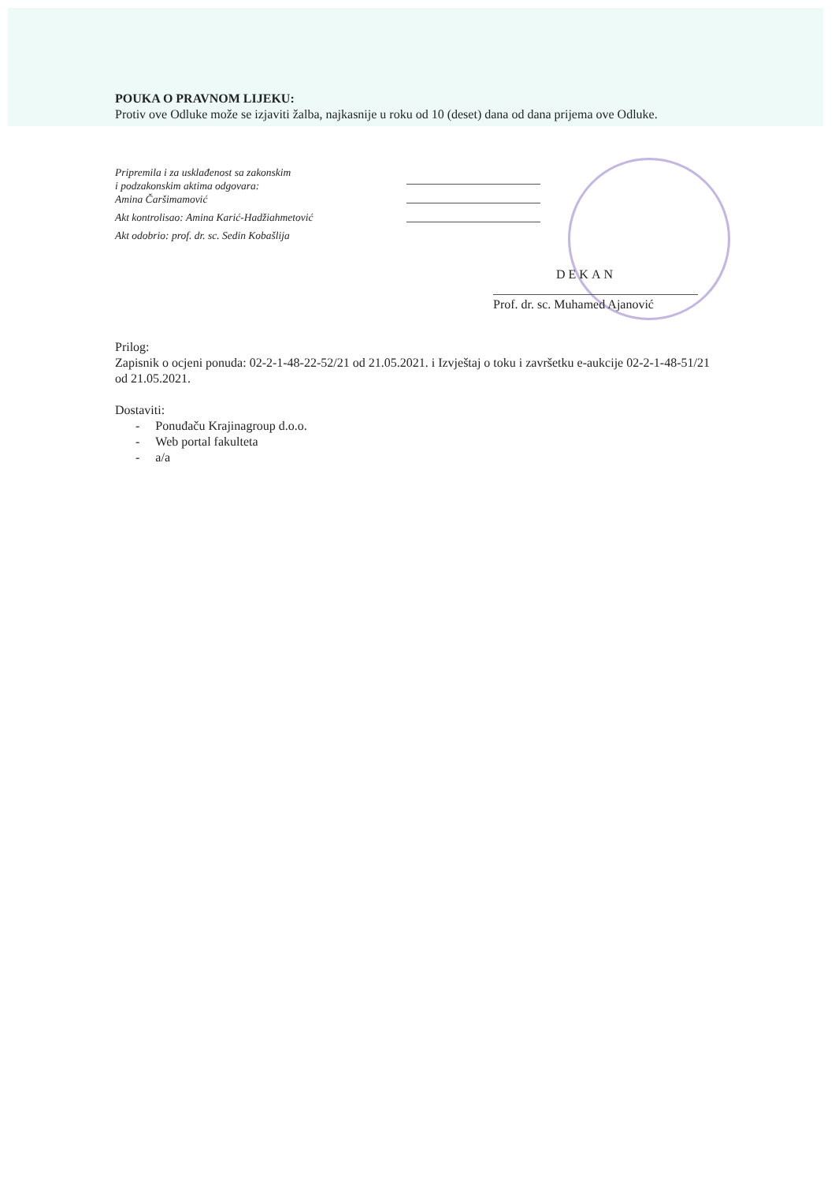POUKA O PRAVNOM LIJEKU:
Protiv ove Odluke može se izjaviti žalba, najkasnije u roku od 10 (deset) dana od dana prijema ove Odluke.
Pripremila i za usklađenost sa zakonskim
i podzakonskim aktima odgovara:
Amina Čaršimamović
Akt kontrolisao: Amina Karić-Hadžiahmetović
Akt odobrio: prof. dr. sc. Sedin Kobašlija
DEKAN
Prof. dr. sc. Muhamed Ajanović
Prilog:
Zapisnik o ocjeni ponuda: 02-2-1-48-22-52/21 od 21.05.2021. i Izvještaj o toku i završetku e-aukcije 02-2-1-48-51/21 od 21.05.2021.
Dostaviti:
- Ponuđaču Krajinagroup d.o.o.
- Web portal fakulteta
- a/a